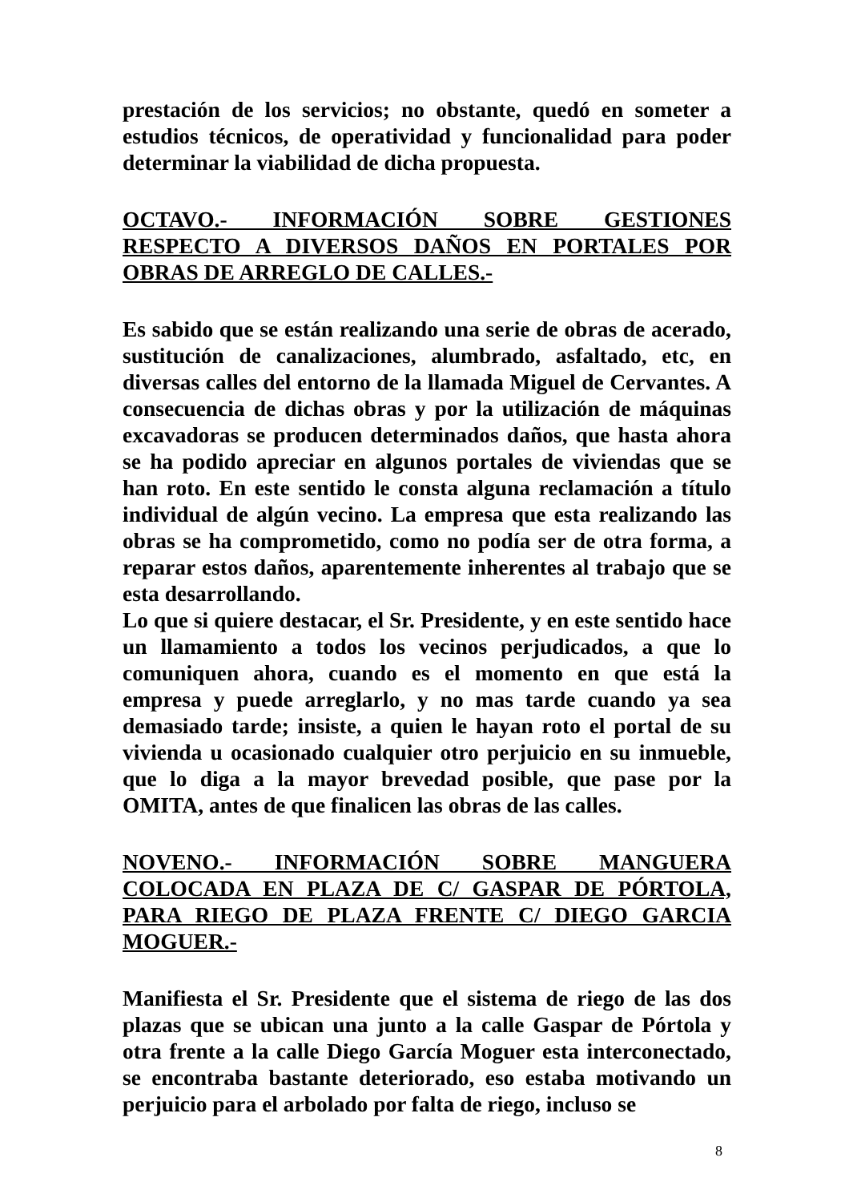prestación de los servicios; no obstante, quedó en someter a estudios técnicos, de operatividad y funcionalidad para poder determinar la viabilidad de dicha propuesta.
OCTAVO.- INFORMACIÓN SOBRE GESTIONES RESPECTO A DIVERSOS DAÑOS EN PORTALES POR OBRAS DE ARREGLO DE CALLES.-
Es sabido que se están realizando una serie de obras de acerado, sustitución de canalizaciones, alumbrado, asfaltado, etc, en diversas calles del entorno de la llamada Miguel de Cervantes. A consecuencia de dichas obras y por la utilización de máquinas excavadoras se producen determinados daños, que hasta ahora se ha podido apreciar en algunos portales de viviendas que se han roto. En este sentido le consta alguna reclamación a título individual de algún vecino. La empresa que esta realizando las obras se ha comprometido, como no podía ser de otra forma, a reparar estos daños, aparentemente inherentes al trabajo que se esta desarrollando.
Lo que si quiere destacar, el Sr. Presidente, y en este sentido hace un llamamiento a todos los vecinos perjudicados, a que lo comuniquen ahora, cuando es el momento en que está la empresa y puede arreglarlo, y no mas tarde cuando ya sea demasiado tarde; insiste, a quien le hayan roto el portal de su vivienda u ocasionado cualquier otro perjuicio en su inmueble, que lo diga a la mayor brevedad posible, que pase por la OMITA, antes de que finalicen las obras de las calles.
NOVENO.- INFORMACIÓN SOBRE MANGUERA COLOCADA EN PLAZA DE C/ GASPAR DE PÓRTOLA, PARA RIEGO DE PLAZA FRENTE C/ DIEGO GARCIA MOGUER.-
Manifiesta el Sr. Presidente que el sistema de riego de las dos plazas que se ubican una junto a la calle Gaspar de Pórtola y otra frente a la calle Diego García Moguer esta interconectado, se encontraba bastante deteriorado, eso estaba motivando un perjuicio para el arbolado por falta de riego, incluso se
8